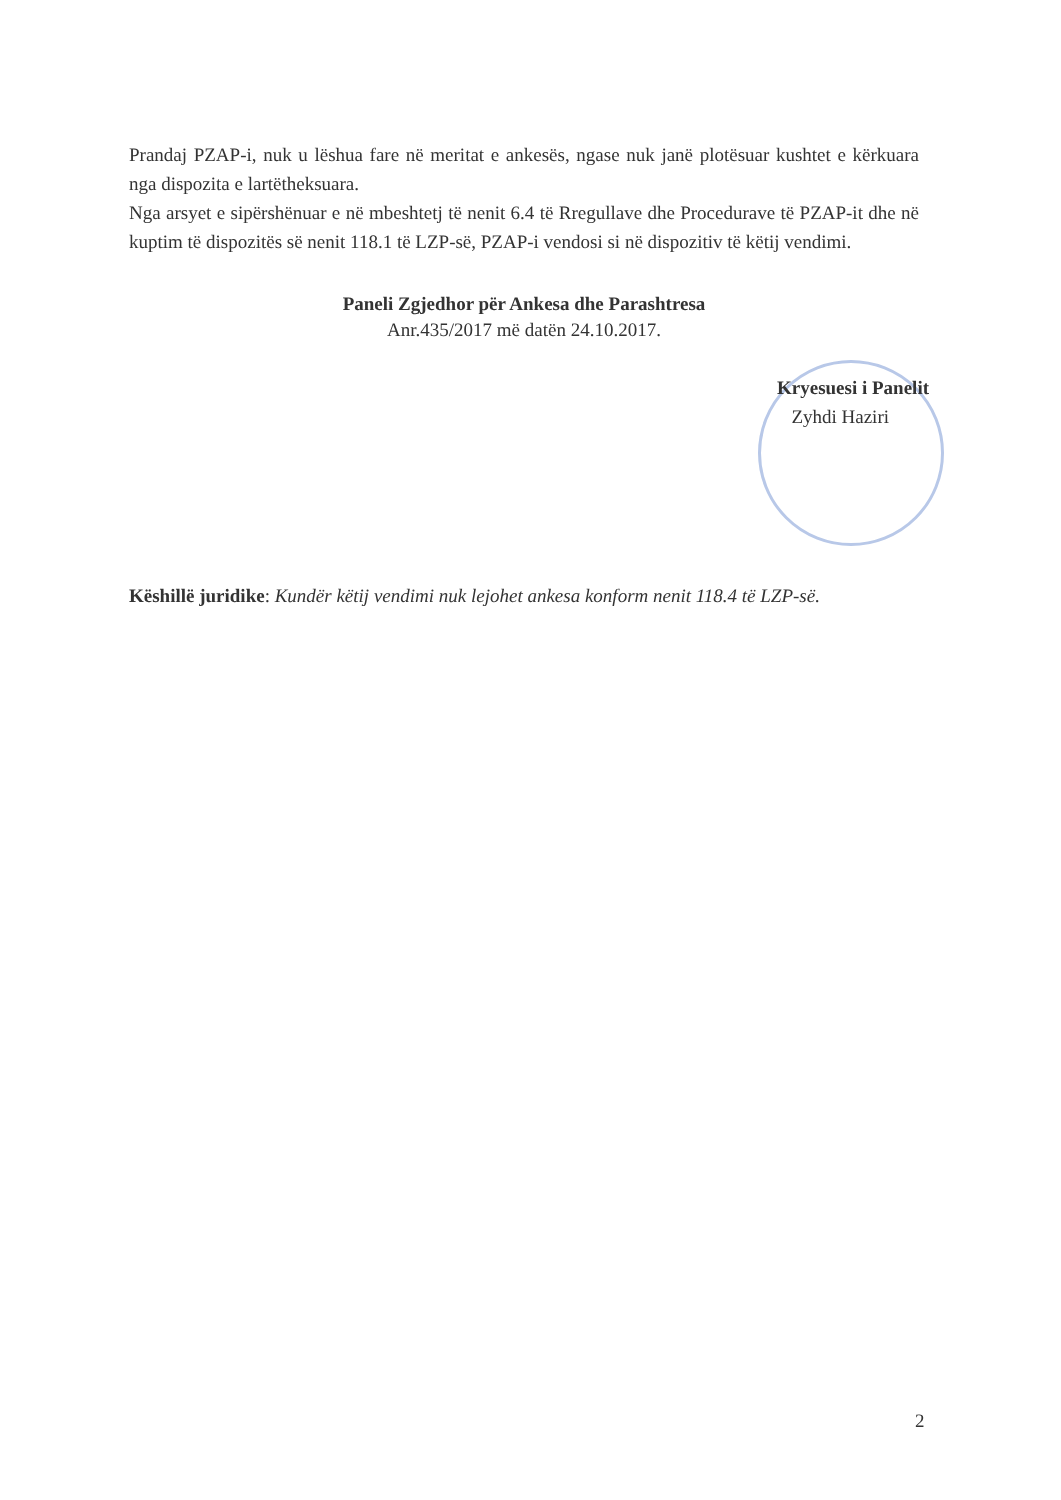Prandaj PZAP-i, nuk u lëshua fare në meritat e ankesës, ngase nuk janë plotësuar kushtet e kërkuara nga dispozita e lartëtheksuara.
Nga arsyet e sipërshënuar e në mbeshtetj të nenit 6.4 të Rregullave dhe Procedurave të PZAP-it dhe në kuptim të dispozitës së nenit 118.1 të LZP-së, PZAP-i vendosi si në dispozitiv të këtij vendimi.
Paneli Zgjedhor për Ankesa dhe Parashtresa
Anr.435/2017 më datën 24.10.2017.
Kryesuesi i Panelit
Zyhdi Haziri
Këshillë juridike: Kundër këtij vendimi nuk lejohet ankesa konform nenit 118.4 të LZP-së.
2